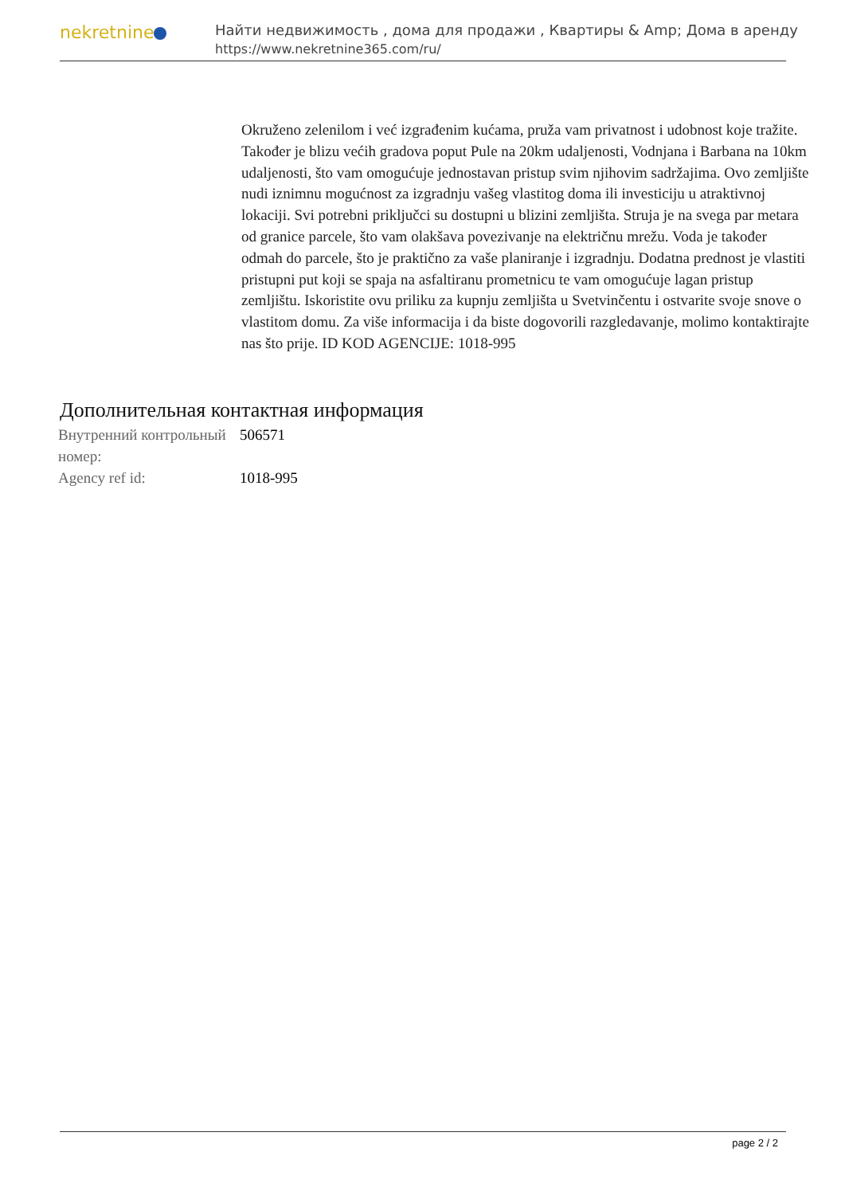nekretnine
Найти недвижимость , дома для продажи , Квартиры & Amp; Дома в аренду
https://www.nekretnine365.com/ru/
Okruženo zelenilom i već izgrađenim kućama, pruža vam privatnost i udobnost koje tražite. Također je blizu većih gradova poput Pule na 20km udaljenosti, Vodnjana i Barbana na 10km udaljenosti, što vam omogućuje jednostavan pristup svim njihovim sadržajima. Ovo zemljište nudi iznimnu mogućnost za izgradnju vašeg vlastitog doma ili investiciju u atraktivnoj lokaciji. Svi potrebni priključci su dostupni u blizini zemljišta. Struja je na svega par metara od granice parcele, što vam olakšava povezivanje na električnu mrežu. Voda je također odmah do parcele, što je praktično za vaše planiranje i izgradnju. Dodatna prednost je vlastiti pristupni put koji se spaja na asfaltiranu prometnicu te vam omogućuje lagan pristup zemljištu. Iskoristite ovu priliku za kupnju zemljišta u Svetvinčentu i ostvarite svoje snove o vlastitom domu. Za više informacija i da biste dogovorili razgledavanje, molimo kontaktirajte nas što prije. ID KOD AGENCIJE: 1018-995
Дополнительная контактная информация
| Внутренний контрольный номер: | 506571 |
| Agency ref id: | 1018-995 |
page 2 / 2